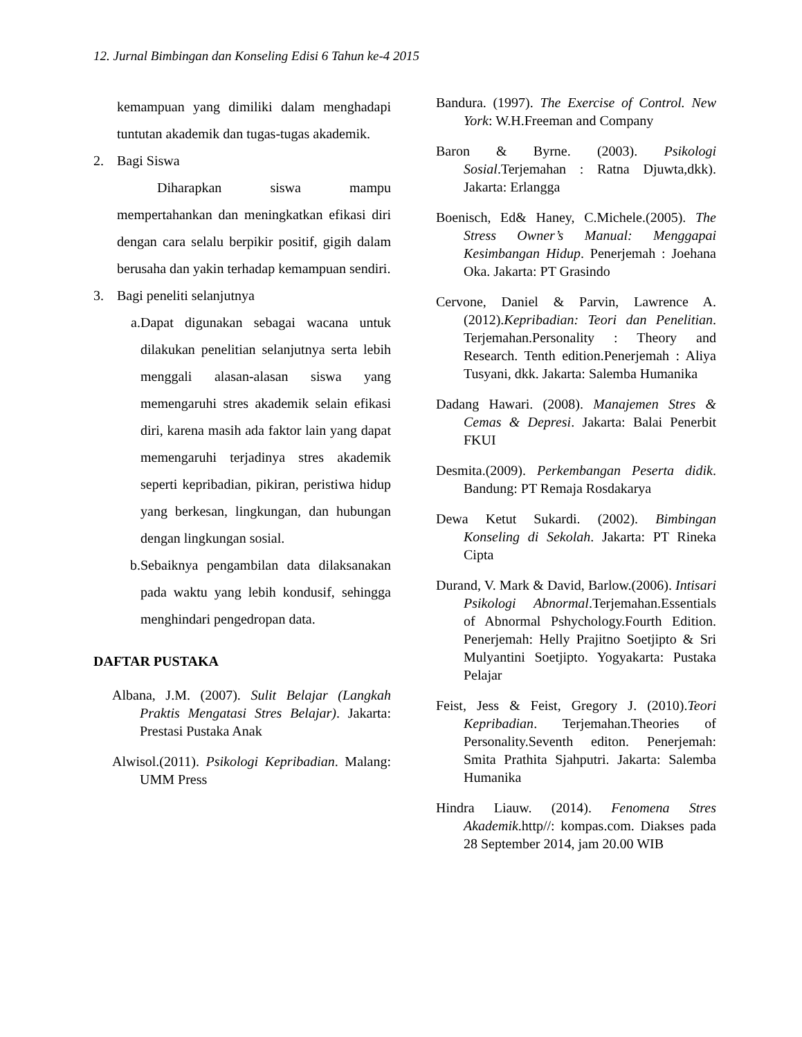12. Jurnal Bimbingan dan Konseling Edisi 6 Tahun ke-4 2015
kemampuan yang dimiliki dalam menghadapi tuntutan akademik dan tugas-tugas akademik.
2. Bagi Siswa
Diharapkan siswa mampu mempertahankan dan meningkatkan efikasi diri dengan cara selalu berpikir positif, gigih dalam berusaha dan yakin terhadap kemampuan sendiri.
3. Bagi peneliti selanjutnya
a. Dapat digunakan sebagai wacana untuk dilakukan penelitian selanjutnya serta lebih menggali alasan-alasan siswa yang memengaruhi stres akademik selain efikasi diri, karena masih ada faktor lain yang dapat memengaruhi terjadinya stres akademik seperti kepribadian, pikiran, peristiwa hidup yang berkesan, lingkungan, dan hubungan dengan lingkungan sosial.
b. Sebaiknya pengambilan data dilaksanakan pada waktu yang lebih kondusif, sehingga menghindari pengedropan data.
DAFTAR PUSTAKA
Albana, J.M. (2007). Sulit Belajar (Langkah Praktis Mengatasi Stres Belajar). Jakarta: Prestasi Pustaka Anak
Alwisol.(2011). Psikologi Kepribadian. Malang: UMM Press
Bandura. (1997). The Exercise of Control. New York: W.H.Freeman and Company
Baron & Byrne. (2003). Psikologi Sosial.Terjemahan : Ratna Djuwta,dkk). Jakarta: Erlangga
Boenisch, Ed& Haney, C.Michele.(2005). The Stress Owner’s Manual: Menggapai Kesimbangan Hidup. Penerjemah : Joehana Oka. Jakarta: PT Grasindo
Cervone, Daniel & Parvin, Lawrence A. (2012).Kepribadian: Teori dan Penelitian. Terjemahan.Personality : Theory and Research. Tenth edition.Penerjemah : Aliya Tusyani, dkk. Jakarta: Salemba Humanika
Dadang Hawari. (2008). Manajemen Stres & Cemas & Depresi. Jakarta: Balai Penerbit FKUI
Desmita.(2009). Perkembangan Peserta didik. Bandung: PT Remaja Rosdakarya
Dewa Ketut Sukardi. (2002). Bimbingan Konseling di Sekolah. Jakarta: PT Rineka Cipta
Durand, V. Mark & David, Barlow.(2006). Intisari Psikologi Abnormal.Terjemahan.Essentials of Abnormal Pshychology.Fourth Edition. Penerjemah: Helly Prajitno Soetjipto & Sri Mulyantini Soetjipto. Yogyakarta: Pustaka Pelajar
Feist, Jess & Feist, Gregory J. (2010).Teori Kepribadian. Terjemahan.Theories of Personality.Seventh editon. Penerjemah: Smita Prathita Sjahputri. Jakarta: Salemba Humanika
Hindra Liauw. (2014). Fenomena Stres Akademik.http//: kompas.com. Diakses pada 28 September 2014, jam 20.00 WIB